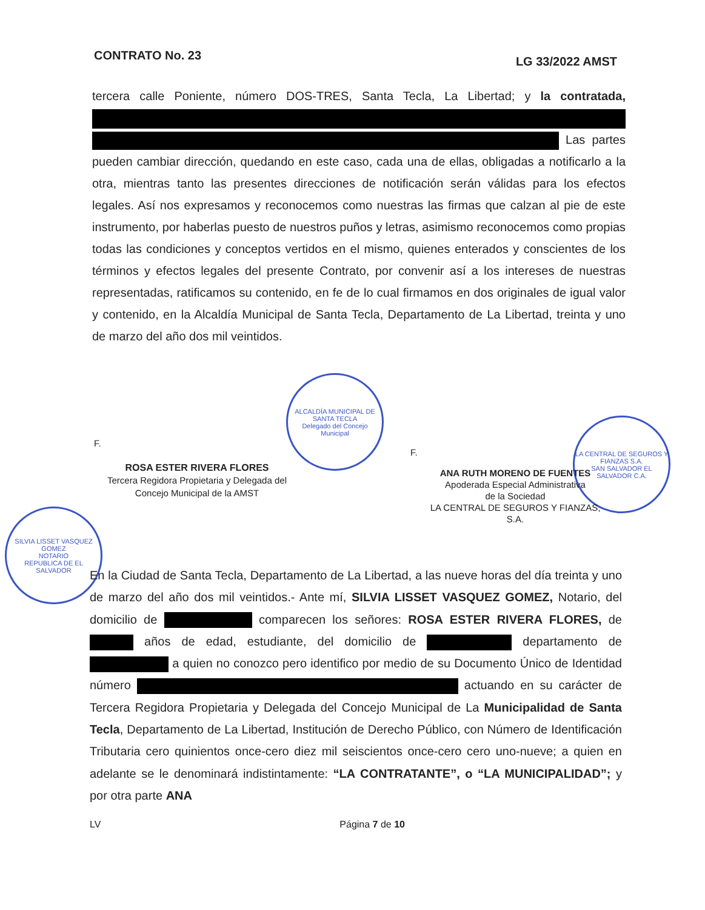CONTRATO No. 23 LG 33/2022 AMST
tercera calle Poniente, número DOS-TRES, Santa Tecla, La Libertad; y la contratada, Las partes pueden cambiar dirección, quedando en este caso, cada una de ellas, obligadas a notificarlo a la otra, mientras tanto las presentes direcciones de notificación serán válidas para los efectos legales. Así nos expresamos y reconocemos como nuestras las firmas que calzan al pie de este instrumento, por haberlas puesto de nuestros puños y letras, asimismo reconocemos como propias todas las condiciones y conceptos vertidos en el mismo, quienes enterados y conscientes de los términos y efectos legales del presente Contrato, por convenir así a los intereses de nuestras representadas, ratificamos su contenido, en fe de lo cual firmamos en dos originales de igual valor y contenido, en la Alcaldía Municipal de Santa Tecla, Departamento de La Libertad, treinta y uno de marzo del año dos mil veintidos.
ALCALDÍA MUNICIPAL DE SANTA TECLA
Delegado del Concejo Municipal
LA CENTRAL DE SEGUROS Y FIANZAS S.A.
SAN SALVADOR EL SALVADOR C.A.
SILVIA LISSET VASQUEZ GOMEZ
NOTARIO
REPUBLICA DE EL SALVADOR
F.
ROSA ESTER RIVERA FLORES
Tercera Regidora Propietaria y Delegada del
Concejo Municipal de la AMST
F.
ANA RUTH MORENO DE FUENTES
Apoderada Especial Administrativa
de la Sociedad
LA CENTRAL DE SEGUROS Y FIANZAS,
S.A.
En la Ciudad de Santa Tecla, Departamento de La Libertad, a las nueve horas del día treinta y uno de marzo del año dos mil veintidos.- Ante mí, SILVIA LISSET VASQUEZ GOMEZ, Notario, del domicilio de comparecen los señores: ROSA ESTER RIVERA FLORES, de años de edad, estudiante, del domicilio de departamento de a quien no conozco pero identifico por medio de su Documento Único de Identidad número actuando en su carácter de Tercera Regidora Propietaria y Delegada del Concejo Municipal de La Municipalidad de Santa Tecla, Departamento de La Libertad, Institución de Derecho Público, con Número de Identificación Tributaria cero quinientos once-cero diez mil seiscientos once-cero cero uno-nueve; a quien en adelante se le denominará indistintamente: “LA CONTRATANTE”, o “LA MUNICIPALIDAD”; y por otra parte ANA
LV Página 7 de 10